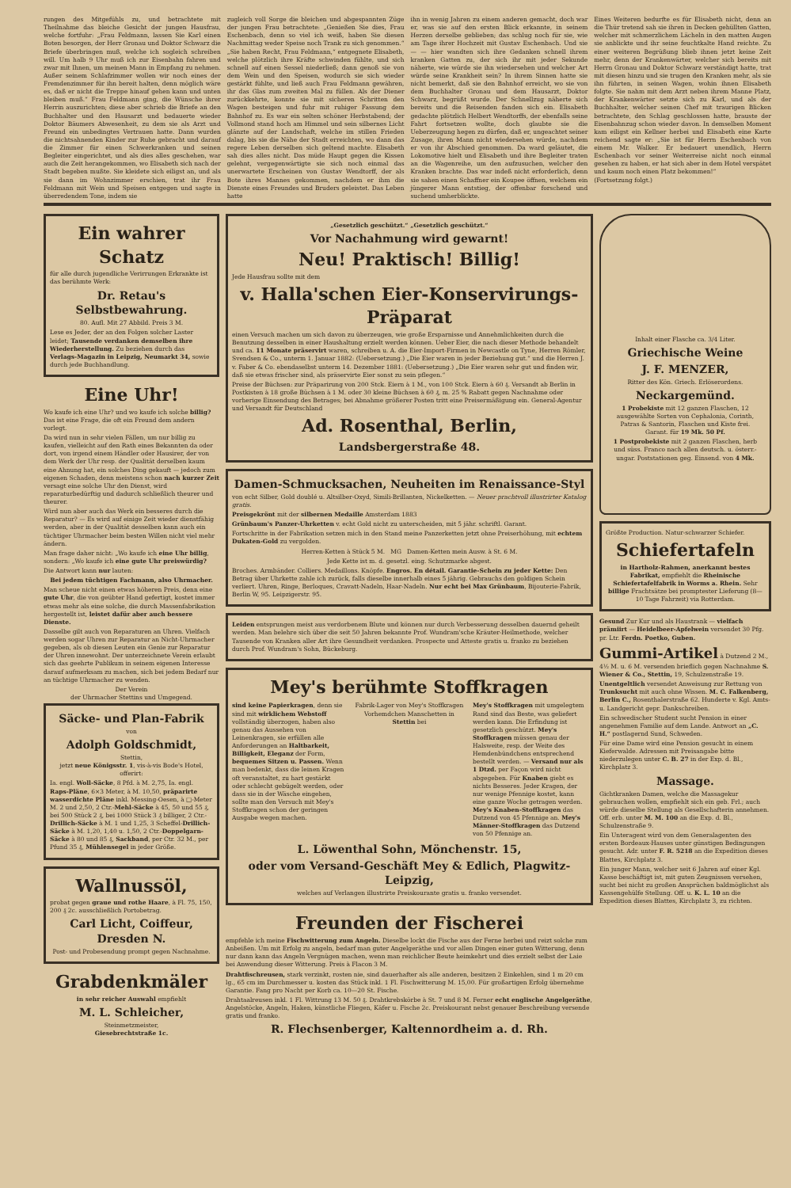rungen des Mitgefühls zu, und betrachtete mit Theilnahme das bleiche Gesicht der jungen Hausfrau, welche fortfuhr: „Frau Feldmann, lassen Sie Karl einen Boten besorgen, der Herr Gronau und Doktor Schwarz die Briefe überbringen muß, welche ich sogleich schreiben will. Um halb 9 Uhr muß ich zur Eisenbahn fahren und zwar mit Ihnen, um meinen Mann in Empfang zu nehmen. Außer seinem Schlafzimmer wollen wir noch eines der Fremdenzimmer für ihn bereit halten, denn möglich wäre es, daß er nicht die Treppe hinauf gehen kann und unten bleiben muß.“ Frau Feldmann ging, die Wünsche ihrer Herrin auszurichten; diese aber schrieb die Briefe an den Buchhalter und den Hausarzt und bedauerte wieder Doktor Bäumers Abwesenheit, zu dem sie als Arzt und Freund ein unbedingtes Vertrauen hatte. Dann wurden die nichtsahnenden Kinder zur Ruhe gebracht und darauf die Zimmer für einen Schwerkranken und seinen Begleiter eingerichtet, und als dies alles geschehen, war auch die Zeit herangekommen, wo Elisabeth sich nach der Stadt begeben mußte. Sie kleidete sich eiligst an, und als sie dann im Wohnzimmer erschien, trat ihr Frau Feldmann mit Wein und Speisen entgegen und sagte in überredendem Tone, indem sie
zugleich voll Sorge die bleichen und abgespannten Züge der jungen Frau betrachtete: „Genießen Sie dies, Frau Eschenbach, denn so viel ich weiß, haben Sie diesen Nachmittag weder Speise noch Trank zu sich genommen.“ „Sie haben Recht, Frau Feldmann,“ entgegnete Elisabeth, welche plötzlich ihre Kräfte schwinden fühlte, und sich schnell auf einen Sessel niederließ; dann genoß sie von dem Wein und den Speisen, wodurch sie sich wieder gestärkt fühlte, und ließ auch Frau Feldmann gewähren, ihr das Glas zum zweiten Mal zu füllen. Als der Diener zurückkehrte, konnte sie mit sicheren Schritten den Wagen besteigen und fuhr mit ruhiger Fassung dem Bahnhof zu. Es war ein selten schöner Herbstabend; der Vollmond stand hoch am Himmel und sein silbernes Licht glänzte auf der Landschaft, welche im stillen Frieden dalag, bis sie die Nähe der Stadt erreichten, wo dann das regere Leben derselben sich geltend machte. Elisabeth sah dies alles nicht. Das müde Haupt gegen die Kissen gelehnt, vergegenwärtigte sie sich noch einmal das unerwartete Erscheinen von Gustav Wendtorff, der als Bote ihres Mannes gekommen, nachdem er ihm die Dienste eines Freundes und Bruders geleistet. Das Leben hatte
ihn in wenig Jahren zu einem anderen gemacht, doch war er, was sie auf den ersten Blick erkannte, in seinem Herzen derselbe geblieben; das schlug noch für sie, wie am Tage ihrer Hochzeit mit Gustav Eschenbach. Und sie — — hier wandten sich ihre Gedanken schnell ihrem kranken Gatten zu, der sich ihr mit jeder Sekunde näherte, wie würde sie ihn wiedersehen und welcher Art würde seine Krankheit sein? In ihrem Sinnen hatte sie nicht bemerkt, daß sie den Bahnhof erreicht, wo sie von dem Buchhalter Gronau und dem Hausarzt, Doktor Schwarz, begrüßt wurde. Der Schnellzug näherte sich bereits und die Reisenden fanden sich ein. Elisabeth gedachte plötzlich Helbert Wendtorffs, der ebenfalls seine Fahrt fortsetzen wollte, doch glaubte sie die Ueberzeugung hegen zu dürfen, daß er, ungeachtet seiner Zusage, ihren Mann nicht wiedersehen würde, nachdem er von ihr Abschied genommen. Da ward geläutet, die Lokomotive hielt und Elisabeth und ihre Begleiter traten an die Wagenreihe, um den aufzusuchen, welcher den Kranken brachte. Das war indeß nicht erforderlich, denn sie sahen einen Schaffner ein Koupee öffnen, welchem ein jüngerer Mann entstieg, der offenbar forschend und suchend umherblickte.
Eines Weiteren bedurfte es für Elisabeth nicht, denn an die Thür tretend sah sie ihren in Decken gehüllten Gatten, welcher mit schmerzlichem Lächeln in den matten Augen sie anblickte und ihr seine feuchtkalte Hand reichte. Zu einer weiteren Begrüßung blieb ihnen jetzt keine Zeit mehr, denn der Krankenwärter, welcher sich bereits mit Herrn Gronau und Doktor Schwarz verständigt hatte, trat mit diesen hinzu und sie trugen den Kranken mehr, als sie ihn führten, in seinen Wagen, wohin ihnen Elisabeth folgte. Sie nahm mit dem Arzt neben ihrem Manne Platz, der Krankenwärter setzte sich zu Karl, und als der Buchhalter, welcher seinen Chef mit traurigen Blicken betrachtete, den Schlag geschlossen hatte, brauste der Eisenbahnzug schon wieder davon. In demselben Moment kam eiligst ein Kellner herbei und Elisabeth eine Karte reichend sagte er: „Sie ist für Herrn Eschenbach von einem Mr. Walker. Er bedauert unendlich, Herrn Eschenbach vor seiner Weiterreise nicht noch einmal gesehen zu haben, er hat sich aber in dem Hotel verspätet und kaum noch einen Platz bekommen!“
(Fortsetzung folgt.)
Ein wahrer Schatz
für alle durch jugendliche Verirrungen Erkrankte ist das berühmte Werk:
Dr. Retau's Selbstbewahrung.
80. Aufl. Mit 27 Abbild. Preis 3 M.
Lese es Jeder, der an den Folgen solcher Laster leidet; Tausende verdanken demselben ihre Wiederherstellung. Zu beziehen durch das Verlags-Magazin in Leipzig, Neumarkt 34, sowie durch jede Buchhandlung.
Eine Uhr!
Wo kaufe ich eine Uhr? und wo kaufe ich solche billig? Das ist eine Frage, die oft ein Freund dem andern vorlegt.
Da wird nun in sehr vielen Fällen, um nur billig zu kaufen, vielleicht auf den Rath eines Bekannten da oder dort, von irgend einem Händler oder Hausirer, der von dem Werk der Uhr resp. der Qualität derselben kaum eine Ahnung hat, ein solches Ding gekauft — jedoch zum eigenen Schaden, denn meistens schon nach kurzer Zeit versagt eine solche Uhr den Dienst, wird reparaturbedürftig und dadurch schließlich theurer und theurer.
Wird nun aber auch das Werk ein besseres durch die Reparatur? — Es wird auf einige Zeit wieder dienstfähig werden, aber in der Qualität desselben kann auch ein tüchtiger Uhrmacher beim besten Willen nicht viel mehr ändern.
Man frage daher nicht: „Wo kaufe ich eine Uhr billig, sondern: „Wo kaufe ich eine gute Uhr preiswürdig?
Die Antwort kann nur lauten:
Bei jedem tüchtigen Fachmann, also Uhrmacher.
Man scheue nicht einen etwas höheren Preis, denn eine gute Uhr, die von geübter Hand gefertigt, kostet immer etwas mehr als eine solche, die durch Massenfabrikation hergestellt ist, leistet dafür aber auch bessere Dienste.
Dasselbe gilt auch von Reparaturen an Uhren. Vielfach werden sogar Uhren zur Reparatur an Nicht-Uhrmacher gegeben, als ob diesen Leuten ein Genie zur Reparatur der Uhren innewohnt. Der unterzeichnete Verein erlaubt sich das geehrte Publikum in seinem eigenen Interesse darauf aufmerksam zu machen, sich bei jedem Bedarf nur an tüchtige Uhrmacher zu wenden.
Der Verein
der Uhrmacher Stettins und Umgegend.
Säcke- und Plan-Fabrik
von
Adolph Goldschmidt,
Stettin,
jetzt neue Königsstr. 1, vis-à-vis Bode's Hotel, offerirt:
Ia. engl. Woll-Säcke, 8 Pfd. à M. 2,75, Ia. engl. Raps-Pläne, 6×3 Meter, à M. 10,50, präparirte wasserdichte Pläne inkl. Messing-Oesen, à □-Meter M. 2 und 2,50, 2 Ctr.-Mehl-Säcke à 45, 50 und 55 ₰, bei 500 Stück 2 ₰, bei 1000 Stück 3 ₰ billiger, 2 Ctr.-Drillich-Säcke à M. 1 und 1,25, 3 Scheffel-Drillich-Säcke à M. 1,20, 1,40 u. 1,50, 2 Ctr.-Doppelgarn-Säcke à 80 und 85 ₰, Sackband, per Ctr. 32 M., per Pfund 35 ₰, Mühlensegel in jeder Größe.
Wallnussöl,
probat gegen graue und rothe Haare, à Fl. 75, 150, 200 ₰ 2c. ausschließlich Portobetrag.
Carl Licht, Coiffeur, Dresden N.
Post- und Probesendung prompt gegen Nachnahme.
Grabdenkmäler
in sehr reicher Auswahl empfiehlt
M. L. Schleicher,
Steinmetzmeister,
Giesebrechtstraße 1c.
„Gesetzlich geschützt.“ „Gesetzlich geschützt.“
Vor Nachahmung wird gewarnt!
Neu! Praktisch! Billig!
Jede Hausfrau sollte mit dem
v. Halla'schen Eier-Konservirungs-Präparat
einen Versuch machen um sich davon zu überzeugen, wie große Ersparnisse und Annehmlichkeiten durch die Benutzung desselben in einer Haushaltung erzielt werden können. Ueber Eier, die nach dieser Methode behandelt und ca. 11 Monate präservirt waren, schreiben u. A. die Eier-Import-Firmen in Newcastle on Tyne, Herren Römler, Svendsen & Co., unterm 1. Januar 1882: (Uebersetzung.) „Die Eier waren in jeder Beziehung gut.“ und die Herren J. v. Faber & Co. ebendaselbst unterm 14. Dezember 1881: (Uebersetzung.) „Die Eier waren sehr gut und finden wir, daß sie etwas frischer sind, als präservirte Eier sonst zu sein pflegen.“
Preise der Büchsen: zur Präparirung von 200 Stck. Eiern à 1 M., von 100 Stck. Eiern à 60 ₰. Versandt ab Berlin in Postkisten à 18 große Büchsen à 1 M. oder 30 kleine Büchsen à 60 ₰, m. 25 % Rabatt gegen Nachnahme oder vorherige Einsendung des Betrages; bei Abnahme größerer Posten tritt eine Preisermäßigung ein. General-Agentur und Versandt für Deutschland
Ad. Rosenthal, Berlin,
Landsbergerstraße 48.
Damen-Schmucksachen, Neuheiten im Renaissance-Styl
von echt Silber, Gold doublé u. Altsilber-Oxyd, Simili-Brillanten, Nickelketten. — Neuer prachtvoll illustrirter Katalog gratis.
Preisgekrönt mit der silbernen Medaille Amsterdam 1883
Grünbaum's Panzer-Uhrketten v. echt Gold nicht zu unterscheiden, mit 5 jähr. schriftl. Garant.
Fortschritte in der Fabrikation setzen mich in den Stand meine Panzerketten jetzt ohne Preiserhöhung, mit echtem Dukaten-Gold zu vergolden.
Herren-Ketten à Stück 5 M. MG Damen-Ketten mein Ausw. à St. 6 M.
Jede Kette ist m. d. gesetzl. eing. Schutzmarke abgest.
Broches. Armbänder. Colliers. Medaillons. Knöpfe. Engros. En détail. Garantie-Schein zu jeder Kette: Den Betrag über Uhrkette zahle ich zurück, falls dieselbe innerhalb eines 5 jährig. Gebrauchs den goldigen Schein verliert. Uhren, Ringe, Berloques, Cravatt-Nadeln, Haar-Nadeln. Nur echt bei Max Grünbaum, Bijouterie-Fabrik, Berlin W, 95. Leipzigerstr. 95.
Leiden entsprungen meist aus verdorbenem Blute und können nur durch Verbesserung desselben dauernd geheilt werden. Man belehre sich über die seit 50 Jahren bekannte Prof. Wundram'sche Kräuter-Heilmethode, welcher Tausende von Kranken aller Art ihre Gesundheit verdanken. Prospecte und Atteste gratis u. franko zu beziehen durch Prof. Wundram's Sohn, Bückeburg.
Mey's berühmte Stoffkragen
sind keine Papierkragen, denn sie sind mit wirklichem Webstoff vollständig überzogen, haben also genau das Aussehen von Leinenkragen, sie erfüllen alle Anforderungen an Haltbarkeit, Billigkeit, Eleganz der Form, bequemes Sitzen u. Passen. Wenn man bedenkt, dass die leinen Kragen oft veranstaltet, zu hart gestärkt oder schlecht gebügelt werden, oder dass sie in der Wäsche eingehen, sollte man den Versuch mit Mey's Stoffkragen schon der geringen Ausgabe wegen machen.
Fabrik-Lager von Mey's Stoffkragen Vorhemdchen Manschetten in Stettin bei
Mey's Stoffkragen mit umgelegtem Rand sind das Beste, was geliefert werden kann. Die Erfindung ist gesetzlich geschützt. Mey's Stoffkragen müssen genau der Halsweite, resp. der Weite des Hemdenbündchens entsprechend bestellt werden. — Versand nur als 1 Dtzd. per Façon wird nicht abgegeben. Für Knaben giebt es nichts Besseres. Jeder Kragen, der nur wenige Pfennige kostet, kann eine ganze Woche getragen werden. Mey's Knaben-Stoffkragen das Dutzend von 45 Pfennige an. Mey's Männer-Stoffkragen das Dutzend von 50 Pfennige an.
L. Löwenthal Sohn, Mönchenstr. 15,
oder vom Versand-Geschäft Mey & Edlich, Plagwitz-Leipzig,
welches auf Verlangen illustrirte Preiskourante gratis u. franko versendet.
Freunden der Fischerei
empfehle ich meine Fischwitterung zum Angeln. Dieselbe lockt die Fische aus der Ferne herbei und reizt solche zum Anbeißen. Um mit Erfolg zu angeln, bedarf man guter Angelgeräthe und vor allen Dingen einer guten Witterung, denn nur dann kann das Angeln Vergnügen machen, wenn man reichlicher Beute heimkehrt und dies erzielt selbst der Laie bei Anwendung dieser Witterung. Preis à Flacon 3 M.
Drahtfischreusen, stark verzinkt, rosten nie, sind dauerhafter als alle anderen, besitzen 2 Einkehlen, sind 1 m 20 cm lg., 65 cm im Durchmesser u. kosten das Stück inkl. 1 Fl. Fischwitterung M. 15,00. Für großartigen Erfolg übernehme Garantie. Fang pro Nacht per Korb ca. 10—20 St. Fische.
Drahtaalreusen inkl. 1 Fl. Wittrung 13 M. 50 ₰. Drahtkrebskörbe à St. 7 und 8 M. Ferner echt englische Angelgeräthe, Angelstöcke, Angeln, Haken, künstliche Fliegen, Käfer u. Fische 2c. Preiskourant nebst genauer Beschreibung versende gratis und franko.
R. Flechsenberger, Kaltennordheim a. d. Rh.
Inhalt einer Flasche ca. 3/4 Liter.
Griechische Weine
J. F. MENZER,
Ritter des Kön. Griech. Erlöserordens.
Neckargemünd.
1 Probekiste mit 12 ganzen Flaschen, 12 ausgewählte Sorten von Cephalonia, Corinth, Patras & Santorin, Flaschen und Kiste frei. Garant. für 19 Mk. 50 Pf.
1 Postprobekiste mit 2 ganzen Flaschen, herb und süss. Franco nach allen deutsch. u. österr.-ungar. Poststationen geg. Einsend. von 4 Mk.
Größte Production. Natur-schwarzer Schiefer.
Schiefertafeln
in Hartholz-Rahmen, anerkannt bestes Fabrikat, empfiehlt die Rheinische Schiefertafelfabrik in Worms a. Rhein. Sehr billige Frachtsätze bei promptester Lieferung (8—10 Tage Fahrzeit) via Rotterdam.
Gesund Zur Kur und als Haustrank — vielfach prämiirt — Heidelbeer-Apfelwein versendet 30 Pfg. pr. Ltr. Ferdn. Poetko, Guben.
Gummi-Artikel à Dutzend 2 M., 4½ M. u. 6 M. versenden brieflich gegen Nachnahme S. Wiener & Co., Stettin, 19, Schulzenstraße 19.
Unentgeltlich versendet Anweisung zur Rettung von Trunksucht mit auch ohne Wissen. M. C. Falkenberg, Berlin C., Rosenthalerstraße 62. Hunderte v. Kgl. Amts- u. Landgericht gepr. Dankschreiben.
Ein schwedischer Student sucht Pension in einer angenehmen Familie auf dem Lande. Antwort an „C. H.“ postlagernd Sund, Schweden.
Für eine Dame wird eine Pension gesucht in einem Kieferwalde. Adressen mit Preisangabe bitte niederzulegen unter C. B. 27 in der Exp. d. Bl., Kirchplatz 3.
Massage.
Gichtkranken Damen, welche die Massagekur gebrauchen wollen, empfiehlt sich ein geb. Frl.; auch würde dieselbe Stellung als Gesellschafterin annehmen. Off. erb. unter M. M. 100 an die Exp. d. Bl., Schulzenstraße 9.
Ein Unteragent wird von dem Generalagenten des ersten Bordeaux-Hauses unter günstigen Bedingungen gesucht. Adr. unter F. R. 5218 an die Expedition dieses Blattes, Kirchplatz 3.
Ein junger Mann, welcher seit 6 Jahren auf einer Kgl. Kasse beschäftigt ist, mit guten Zeugnissen versehen, sucht bei nicht zu großen Ansprüchen baldmöglichst als Kassengehülfe Stellung. Off. u. K. L. 10 an die Expedition dieses Blattes, Kirchplatz 3, zu richten.